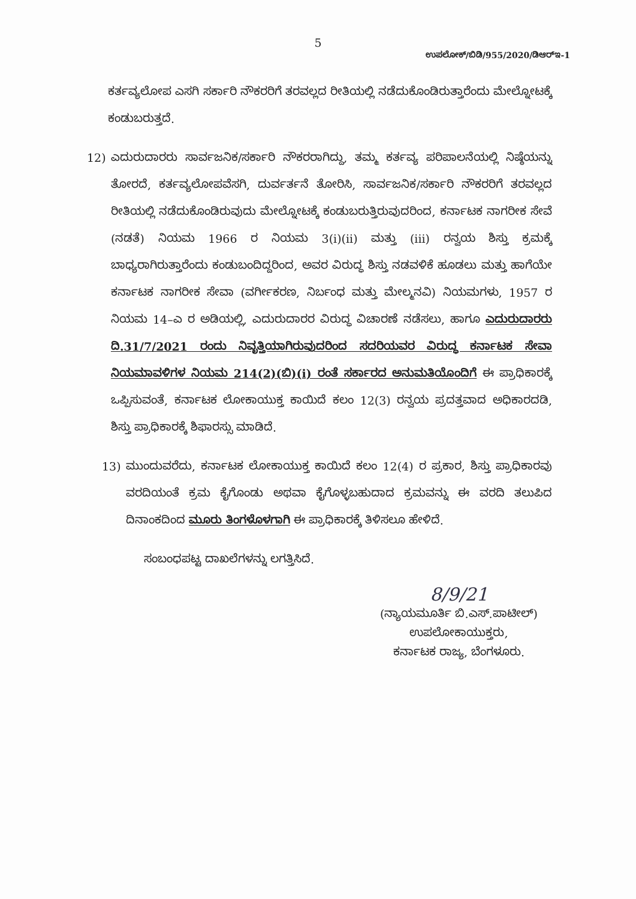5
ಉಪಲೋಕ್/ಬಿಡಿ/955/2020/ಡಿಆರ್‌ಇ-1
ಕರ್ತವ್ಯಲೋಪ ಎಸಗಿ ಸರ್ಕಾರಿ ನೌಕರರಿಗೆ ತರವಲ್ಲದ ರೀತಿಯಲ್ಲಿ ನಡೆದುಕೊಂಡಿರುತ್ತಾರೆಂದು ಮೇಲ್ನೋಟಕ್ಕೆ ಕಂಡುಬರುತ್ತದೆ.
12) ಎದುರುದಾರರು ಸಾರ್ವಜನಿಕ/ಸರ್ಕಾರಿ ನೌಕರರಾಗಿದ್ದು, ತಮ್ಮ ಕರ್ತವ್ಯ ಪರಿಪಾಲನೆಯಲ್ಲಿ ನಿಷ್ಠೆಯನ್ನು ತೋರದೆ, ಕರ್ತವ್ಯಲೋಪವೆಸಗಿ, ದುರ್ವರ್ತನೆ ತೋರಿಸಿ, ಸಾರ್ವಜನಿಕ/ಸರ್ಕಾರಿ ನೌಕರರಿಗೆ ತರವಲ್ಲದ ರೀತಿಯಲ್ಲಿ ನಡೆದುಕೊಂಡಿರುವುದು ಮೇಲ್ನೋಟಕ್ಕೆ ಕಂಡುಬರುತ್ತಿರುವುದರಿಂದ, ಕರ್ನಾಟಕ ನಾಗರೀಕ ಸೇವೆ (ನಡತೆ) ನಿಯಮ 1966 ರ ನಿಯಮ 3(i)(ii) ಮತ್ತು (iii) ರನ್ವಯ ಶಿಸ್ತು ಕ್ರಮಕ್ಕೆ ಬಾಧ್ಯರಾಗಿರುತ್ತಾರೆಂದು ಕಂಡುಬಂದಿದ್ದರಿಂದ, ಅವರ ವಿರುದ್ಧ ಶಿಸ್ತು ನಡವಳಿಕೆ ಹೂಡಲು ಮತ್ತು ಹಾಗೆಯೇ ಕರ್ನಾಟಕ ನಾಗರೀಕ ಸೇವಾ (ವರ್ಗೀಕರಣ, ನಿರ್ಬಂಧ ಮತ್ತು ಮೇಲ್ಮನವಿ) ನಿಯಮಗಳು, 1957 ರ ನಿಯಮ 14–ಎ ರ ಅಡಿಯಲ್ಲಿ, ಎದುರುದಾರರ ವಿರುದ್ಧ ವಿಚಾರಣೆ ನಡೆಸಲು, ಹಾಗೂ ಎದುರುದಾರರು ದಿ.31/7/2021 ರಂದು ನಿವೃತ್ತಿಯಾಗಿರುವುದರಿಂದ ಸದರಿಯವರ ವಿರುದ್ಧ ಕರ್ನಾಟಕ ಸೇವಾ ನಿಯಮಾವಳಿಗಳ ನಿಯಮ 214(2)(ಬಿ)(i) ರಂತೆ ಸರ್ಕಾರದ ಅನುಮತಿಯೊಂದಿಗೆ ಈ ಪ್ರಾಧಿಕಾರಕ್ಕೆ ಒಪ್ಪಿಸುವಂತೆ, ಕರ್ನಾಟಕ ಲೋಕಾಯುಕ್ತ ಕಾಯಿದೆ ಕಲಂ 12(3) ರನ್ವಯ ಪ್ರದತ್ತವಾದ ಅಧಿಕಾರದಡಿ, ಶಿಸ್ತು ಪ್ರಾಧಿಕಾರಕ್ಕೆ ಶಿಫಾರಸ್ಸು ಮಾಡಿದೆ.
13) ಮುಂದುವರೆದು, ಕರ್ನಾಟಕ ಲೋಕಾಯುಕ್ತ ಕಾಯಿದೆ ಕಲಂ 12(4) ರ ಪ್ರಕಾರ, ಶಿಸ್ತು ಪ್ರಾಧಿಕಾರವು ವರದಿಯಂತೆ ಕ್ರಮ ಕೈಗೊಂಡು ಅಥವಾ ಕೈಗೊಳ್ಳಬಹುದಾದ ಕ್ರಮವನ್ನು ಈ ವರದಿ ತಲುಪಿದ ದಿನಾಂಕದಿಂದ ಮೂರು ತಿಂಗಳೊಳಗಾಗಿ ಈ ಪ್ರಾಧಿಕಾರಕ್ಕೆ ತಿಳಿಸಲೂ ಹೇಳಿದೆ.
ಸಂಬಂಧಪಟ್ಟ ದಾಖಲೆಗಳನ್ನು ಲಗತ್ತಿಸಿದೆ.
8/9/21
(ನ್ಯಾಯಮೂರ್ತಿ ಬಿ.ಎಸ್.ಪಾಟೀಲ್)
ಉಪಲೋಕಾಯುಕ್ತರು,
ಕರ್ನಾಟಕ ರಾಜ್ಯ, ಬೆಂಗಳೂರು.